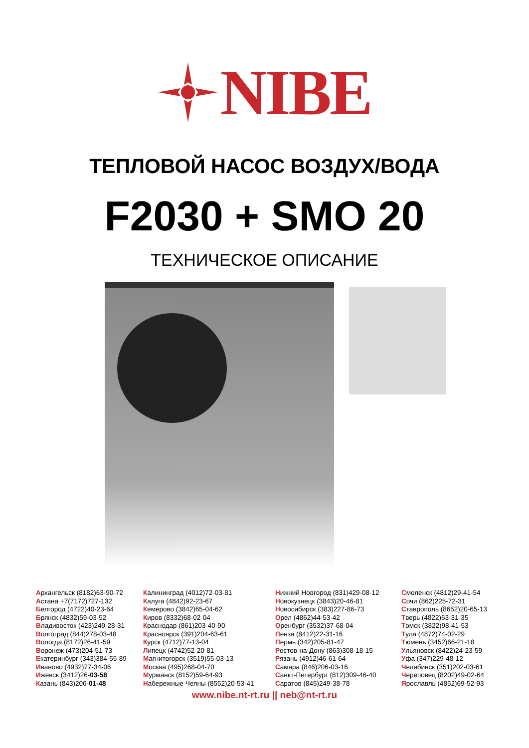NIBE
ТЕПЛОВОЙ НАСОС ВОЗДУХ/ВОДА
F2030 + SMO 20
ТЕХНИЧЕСКОЕ ОПИСАНИЕ
Архангельск (8182)63-90-72
Астана +7(7172)727-132
Белгород (4722)40-23-64
Брянск (4832)59-03-52
Владивосток (423)249-28-31
Волгоград (844)278-03-48
Вологда (8172)26-41-59
Воронеж (473)204-51-73
Екатеринбург (343)384-55-89
Иваново (4932)77-34-06
Ижевск (3412)26-03-58
Казань (843)206-01-48
Калининград (4012)72-03-81
Калуга (4842)92-23-67
Кемерово (3842)65-04-62
Киров (8332)68-02-04
Краснодар (861)203-40-90
Красноярск (391)204-63-61
Курск (4712)77-13-04
Липецк (4742)52-20-81
Магнитогорск (3519)55-03-13
Москва (495)268-04-70
Мурманск (8152)59-64-93
Набережные Челны (8552)20-53-41
Нижний Новгород (831)429-08-12
Новокузнецк (3843)20-46-81
Новосибирск (383)227-86-73
Орел (4862)44-53-42
Оренбург (3532)37-68-04
Пенза (8412)22-31-16
Пермь (342)205-81-47
Ростов-на-Дону (863)308-18-15
Рязань (4912)46-61-64
Самара (846)206-03-16
Санкт-Петербург (812)309-46-40
Саратов (845)249-38-78
Смоленск (4812)29-41-54
Сочи (862)225-72-31
Ставрополь (8652)20-65-13
Тверь (4822)63-31-35
Томск (3822)98-41-53
Тула (4872)74-02-29
Тюмень (3452)66-21-18
Ульяновск (8422)24-23-59
Уфа (347)229-48-12
Челябинск (351)202-03-61
Череповец (8202)49-02-64
Ярославль (4852)69-52-93
www.nibe.nt-rt.ru || neb@nt-rt.ru